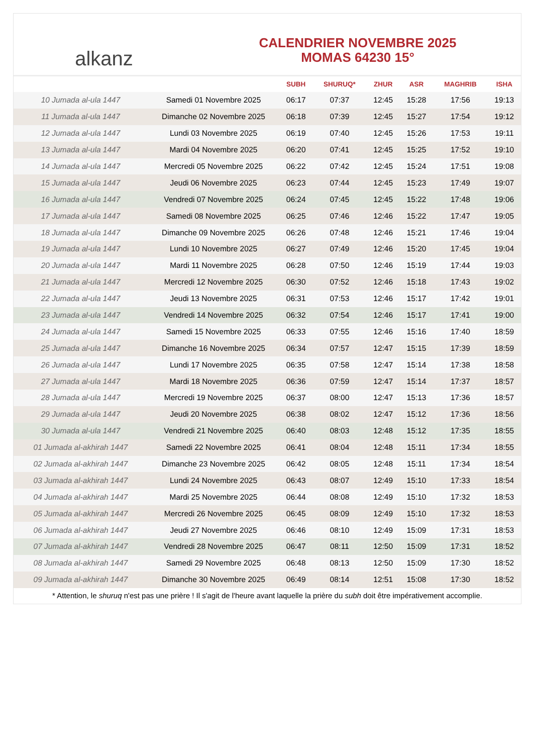alkanz
CALENDRIER NOVEMBRE 2025
MOMAS 64230 15°
| | | SUBH | SHURUQ* | ZHUR | ASR | MAGHRIB | ISHA |
| --- | --- | --- | --- | --- | --- | --- | --- |
| 10 Jumada al-ula 1447 | Samedi 01 Novembre 2025 | 06:17 | 07:37 | 12:45 | 15:28 | 17:56 | 19:13 |
| 11 Jumada al-ula 1447 | Dimanche 02 Novembre 2025 | 06:18 | 07:39 | 12:45 | 15:27 | 17:54 | 19:12 |
| 12 Jumada al-ula 1447 | Lundi 03 Novembre 2025 | 06:19 | 07:40 | 12:45 | 15:26 | 17:53 | 19:11 |
| 13 Jumada al-ula 1447 | Mardi 04 Novembre 2025 | 06:20 | 07:41 | 12:45 | 15:25 | 17:52 | 19:10 |
| 14 Jumada al-ula 1447 | Mercredi 05 Novembre 2025 | 06:22 | 07:42 | 12:45 | 15:24 | 17:51 | 19:08 |
| 15 Jumada al-ula 1447 | Jeudi 06 Novembre 2025 | 06:23 | 07:44 | 12:45 | 15:23 | 17:49 | 19:07 |
| 16 Jumada al-ula 1447 | Vendredi 07 Novembre 2025 | 06:24 | 07:45 | 12:45 | 15:22 | 17:48 | 19:06 |
| 17 Jumada al-ula 1447 | Samedi 08 Novembre 2025 | 06:25 | 07:46 | 12:46 | 15:22 | 17:47 | 19:05 |
| 18 Jumada al-ula 1447 | Dimanche 09 Novembre 2025 | 06:26 | 07:48 | 12:46 | 15:21 | 17:46 | 19:04 |
| 19 Jumada al-ula 1447 | Lundi 10 Novembre 2025 | 06:27 | 07:49 | 12:46 | 15:20 | 17:45 | 19:04 |
| 20 Jumada al-ula 1447 | Mardi 11 Novembre 2025 | 06:28 | 07:50 | 12:46 | 15:19 | 17:44 | 19:03 |
| 21 Jumada al-ula 1447 | Mercredi 12 Novembre 2025 | 06:30 | 07:52 | 12:46 | 15:18 | 17:43 | 19:02 |
| 22 Jumada al-ula 1447 | Jeudi 13 Novembre 2025 | 06:31 | 07:53 | 12:46 | 15:17 | 17:42 | 19:01 |
| 23 Jumada al-ula 1447 | Vendredi 14 Novembre 2025 | 06:32 | 07:54 | 12:46 | 15:17 | 17:41 | 19:00 |
| 24 Jumada al-ula 1447 | Samedi 15 Novembre 2025 | 06:33 | 07:55 | 12:46 | 15:16 | 17:40 | 18:59 |
| 25 Jumada al-ula 1447 | Dimanche 16 Novembre 2025 | 06:34 | 07:57 | 12:47 | 15:15 | 17:39 | 18:59 |
| 26 Jumada al-ula 1447 | Lundi 17 Novembre 2025 | 06:35 | 07:58 | 12:47 | 15:14 | 17:38 | 18:58 |
| 27 Jumada al-ula 1447 | Mardi 18 Novembre 2025 | 06:36 | 07:59 | 12:47 | 15:14 | 17:37 | 18:57 |
| 28 Jumada al-ula 1447 | Mercredi 19 Novembre 2025 | 06:37 | 08:00 | 12:47 | 15:13 | 17:36 | 18:57 |
| 29 Jumada al-ula 1447 | Jeudi 20 Novembre 2025 | 06:38 | 08:02 | 12:47 | 15:12 | 17:36 | 18:56 |
| 30 Jumada al-ula 1447 | Vendredi 21 Novembre 2025 | 06:40 | 08:03 | 12:48 | 15:12 | 17:35 | 18:55 |
| 01 Jumada al-akhirah 1447 | Samedi 22 Novembre 2025 | 06:41 | 08:04 | 12:48 | 15:11 | 17:34 | 18:55 |
| 02 Jumada al-akhirah 1447 | Dimanche 23 Novembre 2025 | 06:42 | 08:05 | 12:48 | 15:11 | 17:34 | 18:54 |
| 03 Jumada al-akhirah 1447 | Lundi 24 Novembre 2025 | 06:43 | 08:07 | 12:49 | 15:10 | 17:33 | 18:54 |
| 04 Jumada al-akhirah 1447 | Mardi 25 Novembre 2025 | 06:44 | 08:08 | 12:49 | 15:10 | 17:32 | 18:53 |
| 05 Jumada al-akhirah 1447 | Mercredi 26 Novembre 2025 | 06:45 | 08:09 | 12:49 | 15:10 | 17:32 | 18:53 |
| 06 Jumada al-akhirah 1447 | Jeudi 27 Novembre 2025 | 06:46 | 08:10 | 12:49 | 15:09 | 17:31 | 18:53 |
| 07 Jumada al-akhirah 1447 | Vendredi 28 Novembre 2025 | 06:47 | 08:11 | 12:50 | 15:09 | 17:31 | 18:52 |
| 08 Jumada al-akhirah 1447 | Samedi 29 Novembre 2025 | 06:48 | 08:13 | 12:50 | 15:09 | 17:30 | 18:52 |
| 09 Jumada al-akhirah 1447 | Dimanche 30 Novembre 2025 | 06:49 | 08:14 | 12:51 | 15:08 | 17:30 | 18:52 |
* Attention, le shuruq n'est pas une prière ! Il s'agit de l'heure avant laquelle la prière du subh doit être impérativement accomplie.